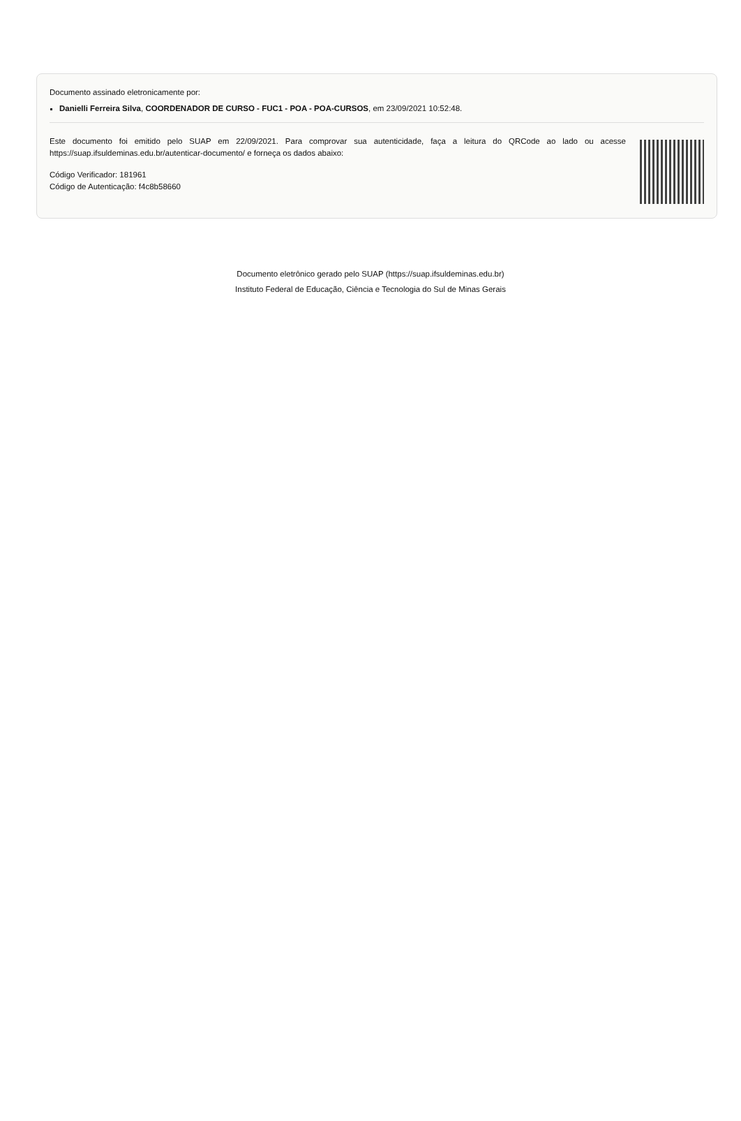Documento assinado eletronicamente por:
Danielli Ferreira Silva, COORDENADOR DE CURSO - FUC1 - POA - POA-CURSOS, em 23/09/2021 10:52:48.
Este documento foi emitido pelo SUAP em 22/09/2021. Para comprovar sua autenticidade, faça a leitura do QRCode ao lado ou acesse https://suap.ifsuldeminas.edu.br/autenticar-documento/ e forneça os dados abaixo:
Código Verificador: 181961
Código de Autenticação: f4c8b58660
Documento eletrônico gerado pelo SUAP (https://suap.ifsuldeminas.edu.br)
Instituto Federal de Educação, Ciência e Tecnologia do Sul de Minas Gerais